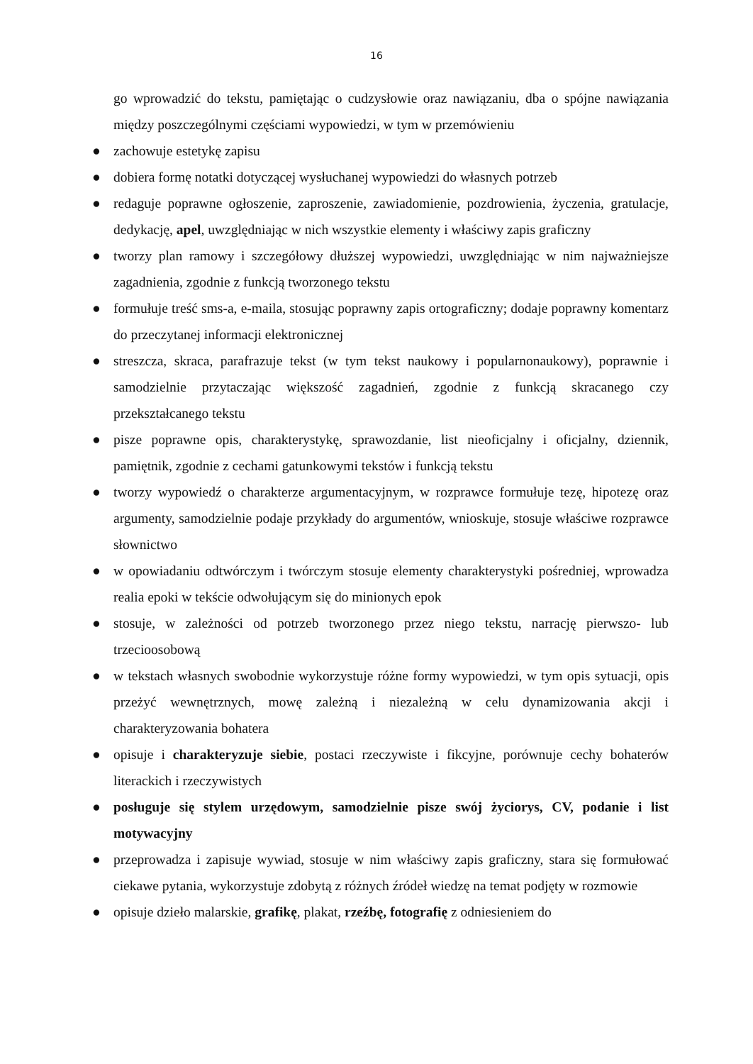16
go wprowadzić do tekstu, pamiętając o cudzysłowie oraz nawiązaniu, dba o spójne nawiązania między poszczególnymi częściami wypowiedzi, w tym w przemówieniu
● zachowuje estetykę zapisu
● dobiera formę notatki dotyczącej wysłuchanej wypowiedzi do własnych potrzeb
● redaguje poprawne ogłoszenie, zaproszenie, zawiadomienie, pozdrowienia, życzenia, gratulacje, dedykację, apel, uwzględniając w nich wszystkie elementy i właściwy zapis graficzny
● tworzy plan ramowy i szczegółowy dłuższej wypowiedzi, uwzględniając w nim najważniejsze zagadnienia, zgodnie z funkcją tworzonego tekstu
● formułuje treść sms-a, e-maila, stosując poprawny zapis ortograficzny; dodaje poprawny komentarz do przeczytanej informacji elektronicznej
● streszcza, skraca, parafrazuje tekst (w tym tekst naukowy i popularnonaukowy), poprawnie i samodzielnie przytaczając większość zagadnień, zgodnie z funkcją skracanego czy przekształcanego tekstu
● pisze poprawne opis, charakterystykę, sprawozdanie, list nieoficjalny i oficjalny, dziennik, pamiętnik, zgodnie z cechami gatunkowymi tekstów i funkcją tekstu
● tworzy wypowiedź o charakterze argumentacyjnym, w rozprawce formułuje tezę, hipotezę oraz argumenty, samodzielnie podaje przykłady do argumentów, wnioskuje, stosuje właściwe rozprawce słownictwo
● w opowiadaniu odtwórczym i twórczym stosuje elementy charakterystyki pośredniej, wprowadza realia epoki w tekście odwołującym się do minionych epok
● stosuje, w zależności od potrzeb tworzonego przez niego tekstu, narrację pierwszo- lub trzecioosobową
● w tekstach własnych swobodnie wykorzystuje różne formy wypowiedzi, w tym opis sytuacji, opis przeżyć wewnętrznych, mowę zależną i niezależną w celu dynamizowania akcji i charakteryzowania bohatera
● opisuje i charakteryzuje siebie, postaci rzeczywiste i fikcyjne, porównuje cechy bohaterów literackich i rzeczywistych
● posługuje się stylem urzędowym, samodzielnie pisze swój życiorys, CV, podanie i list motywacyjny
● przeprowadza i zapisuje wywiad, stosuje w nim właściwy zapis graficzny, stara się formułować ciekawe pytania, wykorzystuje zdobytą z różnych źródeł wiedzę na temat podjęty w rozmowie
● opisuje dzieło malarskie, grafikę, plakat, rzeźbę, fotografię z odniesieniem do